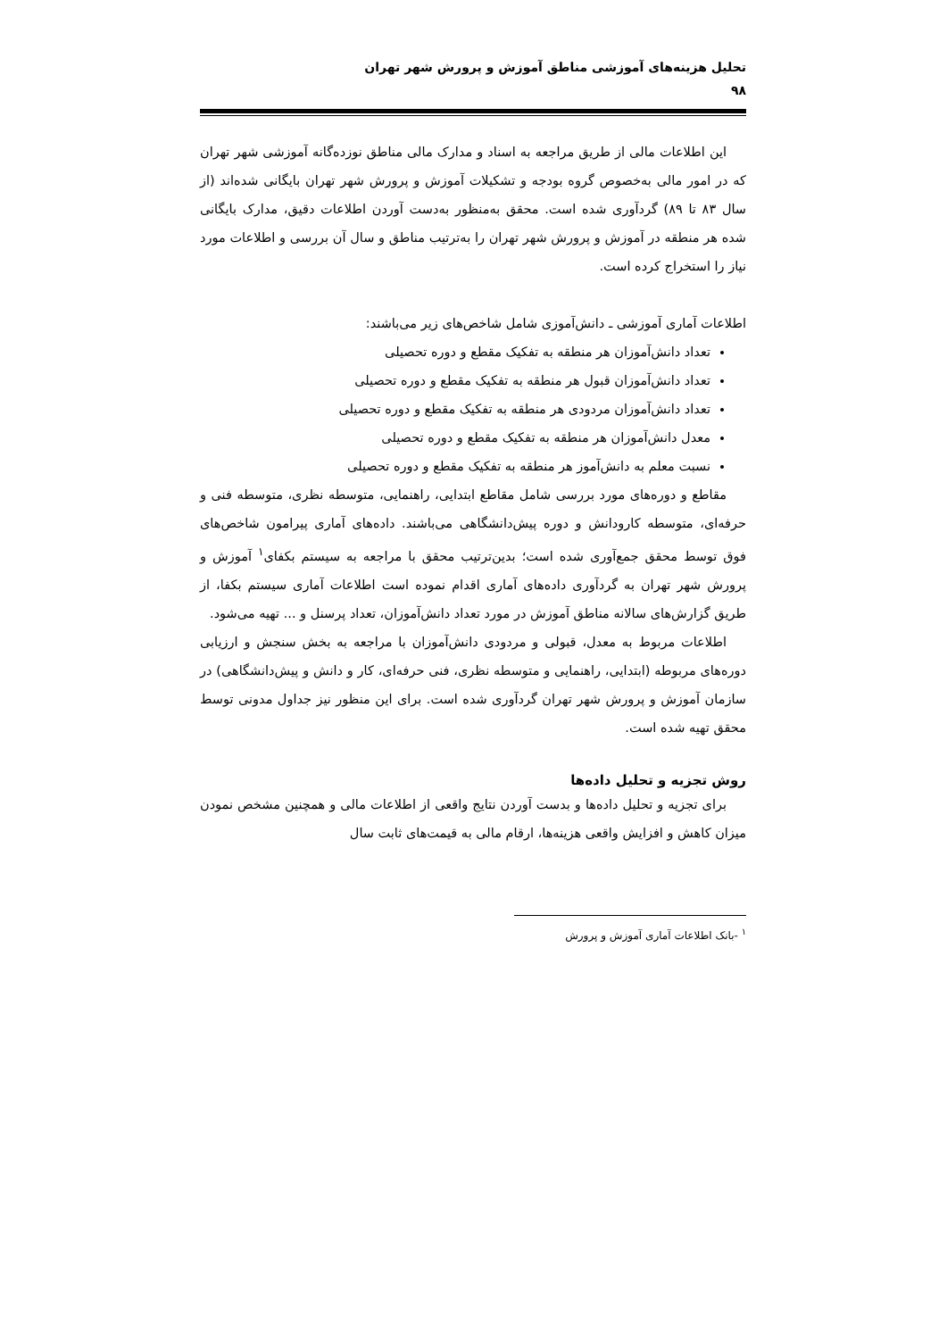تحلیل هزینه‌های آموزشی مناطق آموزش و پرورش شهر تهران
۹۸
این اطلاعات مالی از طریق مراجعه به اسناد و مدارک مالی مناطق نوزده‌گانه آموزشی شهر تهران که در امور مالی به‌خصوص گروه بودجه و تشکیلات آموزش و پرورش شهر تهران بایگانی شده‌اند (از سال ۸۳ تا ۸۹) گردآوری شده است. محقق به‌منظور به‌دست آوردن اطلاعات دقیق، مدارک بایگانی شده هر منطقه در آموزش و پرورش شهر تهران را به‌ترتیب مناطق و سال آن بررسی و اطلاعات مورد نیاز را استخراج کرده است.
اطلاعات آماری آموزشی ـ دانش‌آموزی شامل شاخص‌های زیر می‌باشند:
تعداد دانش‌آموزان هر منطقه به تفکیک مقطع و دوره تحصیلی
تعداد دانش‌آموزان قبول هر منطقه به تفکیک مقطع و دوره تحصیلی
تعداد دانش‌آموزان مردودی هر منطقه به تفکیک مقطع و دوره تحصیلی
معدل دانش‌آموزان هر منطقه به تفکیک مقطع و دوره تحصیلی
نسبت معلم به دانش‌آموز هر منطقه به تفکیک مقطع و دوره تحصیلی
مقاطع و دوره‌های مورد بررسی شامل مقاطع ابتدایی، راهنمایی، متوسطه نظری، متوسطه فنی و حرفه‌ای، متوسطه کارودانش و دوره پیش‌دانشگاهی می‌باشند. داده‌های آماری پیرامون شاخص‌های فوق توسط محقق جمع‌آوری شده است؛ بدین‌ترتیب محقق با مراجعه به سیستم بکفای<sup>۱</sup> آموزش و پرورش شهر تهران به گردآوری داده‌های آماری اقدام نموده است اطلاعات آماری سیستم بکفا، از طریق گزارش‌های سالانه مناطق آموزش در مورد تعداد دانش‌آموزان، تعداد پرسنل و ... تهیه می‌شود.
اطلاعات مربوط به معدل، قبولی و مردودی دانش‌آموزان با مراجعه به بخش سنجش و ارزیابی دوره‌های مربوطه (ابتدایی، راهنمایی و متوسطه نظری، فنی حرفه‌ای، کار و دانش و پیش‌دانشگاهی) در سازمان آموزش و پرورش شهر تهران گردآوری شده است. برای این منظور نیز جداول مدونی توسط محقق تهیه شده است.
روش تجزیه و تحلیل داده‌ها
برای تجزیه و تحلیل داده‌ها و بدست آوردن نتایج واقعی از اطلاعات مالی و همچنین مشخص نمودن میزان کاهش و افزایش واقعی هزینه‌ها، ارقام مالی به قیمت‌های ثابت سال
<sup>۱</sup> -بانک اطلاعات آماری آموزش و پرورش